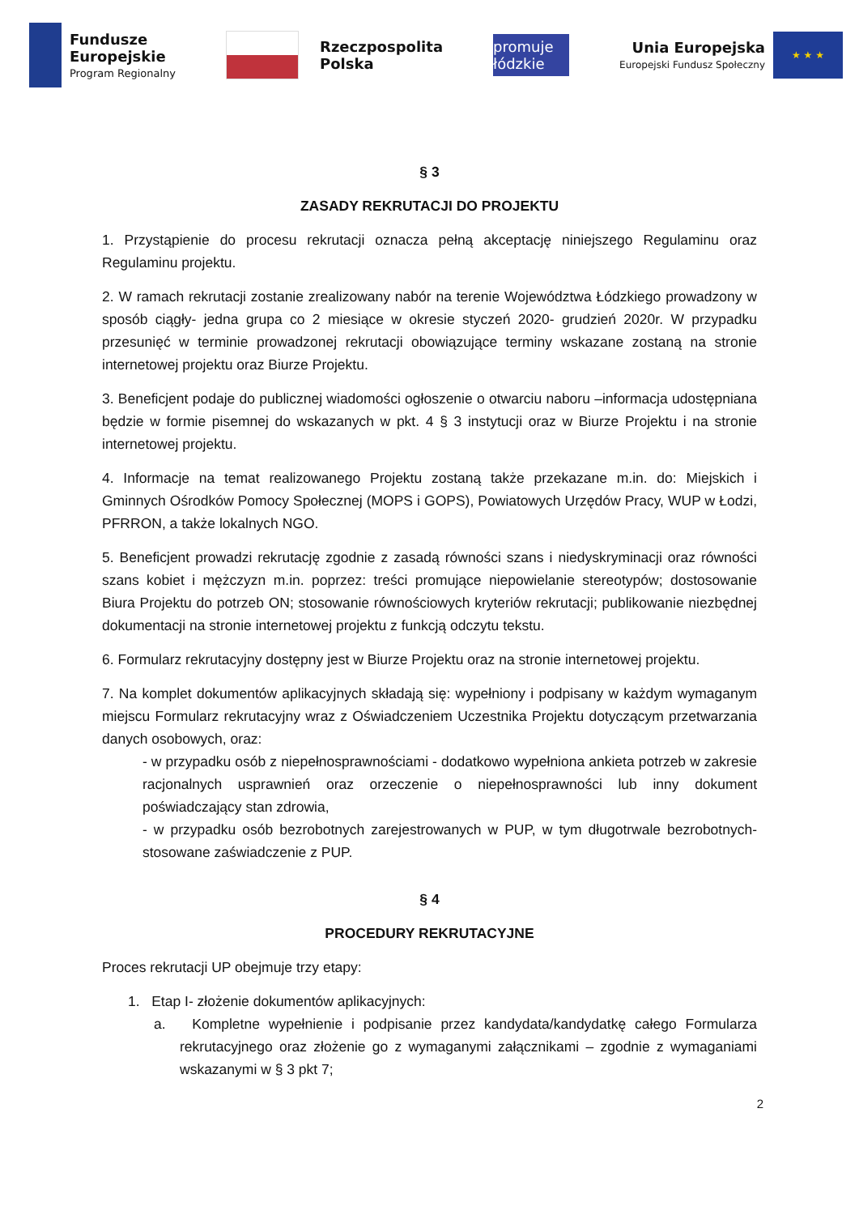Fundusze
Europejskie
Program Regionalny
Rzeczpospolita
Polska
promuje łódzkie
Unia Europejska
Europejski Fundusz Społeczny
★ ★ ★
§ 3
ZASADY REKRUTACJI DO PROJEKTU
1. Przystąpienie do procesu rekrutacji oznacza pełną akceptację niniejszego Regulaminu oraz Regulaminu projektu.
2. W ramach rekrutacji zostanie zrealizowany nabór na terenie Województwa Łódzkiego prowadzony w sposób ciągły- jedna grupa co 2 miesiące w okresie styczeń 2020- grudzień 2020r. W przypadku przesunięć w terminie prowadzonej rekrutacji obowiązujące terminy wskazane zostaną na stronie internetowej projektu oraz Biurze Projektu.
3. Beneficjent podaje do publicznej wiadomości ogłoszenie o otwarciu naboru –informacja udostępniana będzie w formie pisemnej do wskazanych w pkt. 4 § 3 instytucji oraz w Biurze Projektu i na stronie internetowej projektu.
4. Informacje na temat realizowanego Projektu zostaną także przekazane m.in. do: Miejskich i Gminnych Ośrodków Pomocy Społecznej (MOPS i GOPS), Powiatowych Urzędów Pracy, WUP w Łodzi, PFRRON, a także lokalnych NGO.
5. Beneficjent prowadzi rekrutację zgodnie z zasadą równości szans i niedyskryminacji oraz równości szans kobiet i mężczyzn m.in. poprzez: treści promujące niepowielanie stereotypów; dostosowanie Biura Projektu do potrzeb ON; stosowanie równościowych kryteriów rekrutacji; publikowanie niezbędnej dokumentacji na stronie internetowej projektu z funkcją odczytu tekstu.
6. Formularz rekrutacyjny dostępny jest w Biurze Projektu oraz na stronie internetowej projektu.
7. Na komplet dokumentów aplikacyjnych składają się: wypełniony i podpisany w każdym wymaganym miejscu Formularz rekrutacyjny wraz z Oświadczeniem Uczestnika Projektu dotyczącym przetwarzania danych osobowych, oraz:
- w przypadku osób z niepełnosprawnościami - dodatkowo wypełniona ankieta potrzeb w zakresie racjonalnych usprawnień oraz orzeczenie o niepełnosprawności lub inny dokument poświadczający stan zdrowia,
- w przypadku osób bezrobotnych zarejestrowanych w PUP, w tym długotrwale bezrobotnych- stosowane zaświadczenie z PUP.
§ 4
PROCEDURY REKRUTACYJNE
Proces rekrutacji UP obejmuje trzy etapy:
1. Etap I- złożenie dokumentów aplikacyjnych:
a. Kompletne wypełnienie i podpisanie przez kandydata/kandydatkę całego Formularza rekrutacyjnego oraz złożenie go z wymaganymi załącznikami – zgodnie z wymaganiami wskazanymi w § 3 pkt 7;
2